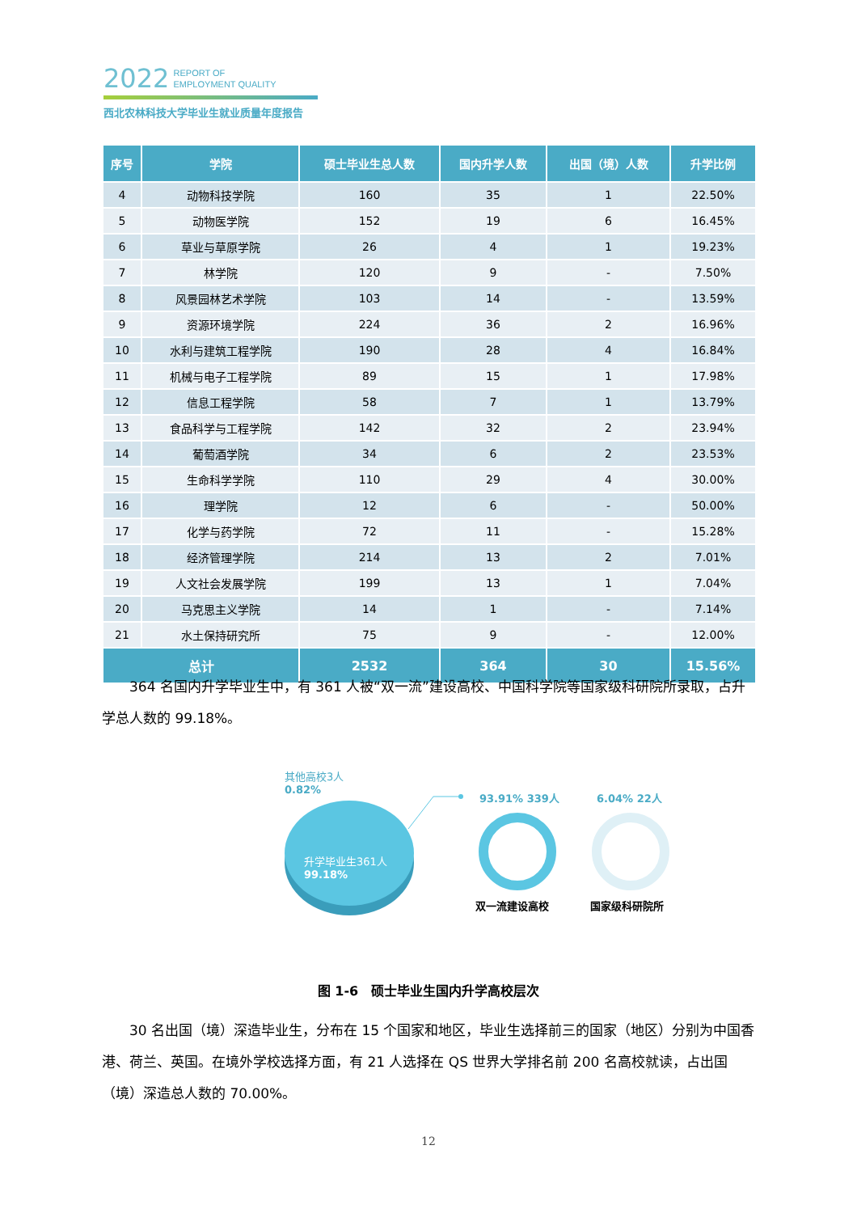2022 REPORT OF
EMPLOYMENT QUALITY
西北农林科技大学毕业生就业质量年度报告
| 序号 | 学院 | 硕士毕业生总人数 | 国内升学人数 | 出国（境）人数 | 升学比例 |
| --- | --- | --- | --- | --- | --- |
| 4 | 动物科技学院 | 160 | 35 | 1 | 22.50% |
| 5 | 动物医学院 | 152 | 19 | 6 | 16.45% |
| 6 | 草业与草原学院 | 26 | 4 | 1 | 19.23% |
| 7 | 林学院 | 120 | 9 | - | 7.50% |
| 8 | 风景园林艺术学院 | 103 | 14 | - | 13.59% |
| 9 | 资源环境学院 | 224 | 36 | 2 | 16.96% |
| 10 | 水利与建筑工程学院 | 190 | 28 | 4 | 16.84% |
| 11 | 机械与电子工程学院 | 89 | 15 | 1 | 17.98% |
| 12 | 信息工程学院 | 58 | 7 | 1 | 13.79% |
| 13 | 食品科学与工程学院 | 142 | 32 | 2 | 23.94% |
| 14 | 葡萄酒学院 | 34 | 6 | 2 | 23.53% |
| 15 | 生命科学学院 | 110 | 29 | 4 | 30.00% |
| 16 | 理学院 | 12 | 6 | - | 50.00% |
| 17 | 化学与药学院 | 72 | 11 | - | 15.28% |
| 18 | 经济管理学院 | 214 | 13 | 2 | 7.01% |
| 19 | 人文社会发展学院 | 199 | 13 | 1 | 7.04% |
| 20 | 马克思主义学院 | 14 | 1 | - | 7.14% |
| 21 | 水土保持研究所 | 75 | 9 | - | 12.00% |
| 总计 | | 2532 | 364 | 30 | 15.56% |
364 名国内升学毕业生中，有 361 人被“双一流”建设高校、中国科学院等国家级科研院所录取，占升学总人数的 99.18%。
其他高校3人
0.82%
升学毕业生361人
99.18%
93.91% 339人 6.04% 22人
双一流建设高校 国家级科研院所
图 1-6　硕士毕业生国内升学高校层次
30 名出国（境）深造毕业生，分布在 15 个国家和地区，毕业生选择前三的国家（地区）分别为中国香港、荷兰、英国。在境外学校选择方面，有 21 人选择在 QS 世界大学排名前 200 名高校就读，占出国（境）深造总人数的 70.00%。
12